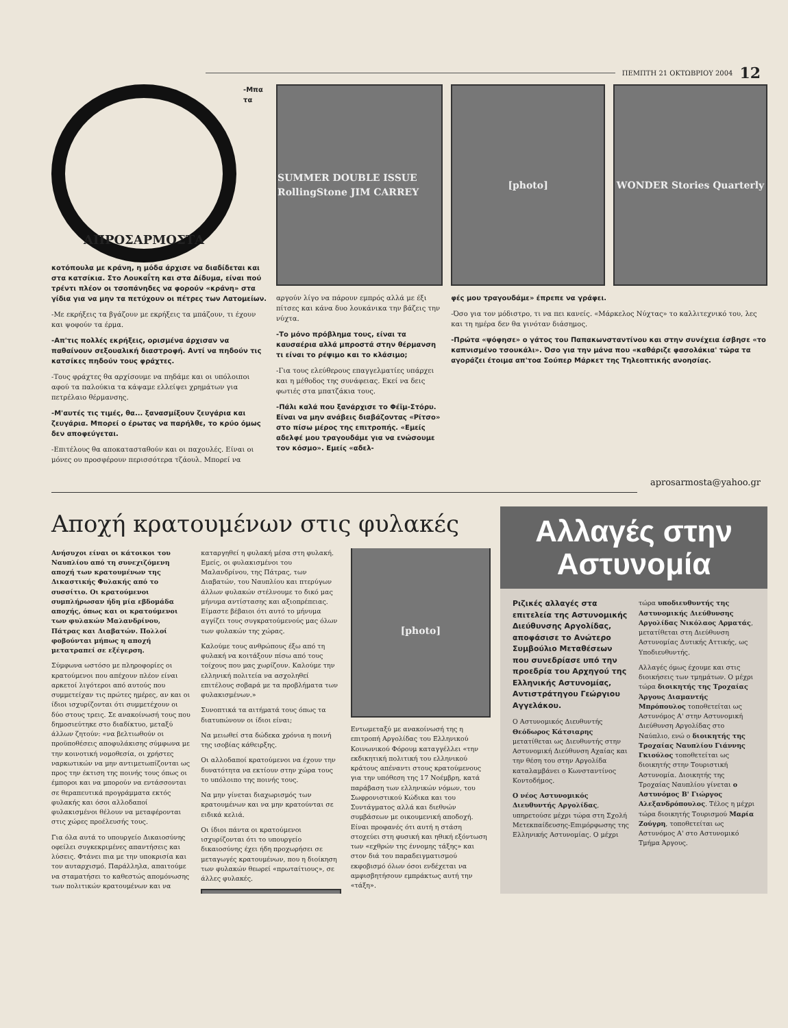ΠΕΜΠΤΗ 21 ΟΚΤΩΒΡΙΟΥ 2004 12
ΑΠΡΟΣΑΡΜΟΣΤΑ
-Μπα τα κοτόπουλα με κράνη, η μόδα άρχισε να διαδίδεται και στα κατσίκια. Στο Λουκαΐτη και στα Δίδυμα, είναι πού τρέντι πλέον οι τσοπάνηδες να φορούν «κράνη» στα γίδια για να μην τα πετύχουν οι πέτρες των Λατομείων.
-Με εκρήξεις τα βγάζουν με εκρήξεις τα μπάζουν, τι έχουν και ψοφούν τα έρμα.
-Απ'τις πολλές εκρήξεις, ορισμένα άρχισαν να παθαίνουν σεξουαλική διαστροφή. Αντί να πηδούν τις κατσίκες πηδούν τους φράχτες.
-Τους φράχτες θα αρχίσουμε να πηδάμε και οι υπόλοιποι αφού τα παλούκια τα κάψαμε ελλείψει χρημάτων για πετρέλαιο θέρμανσης.
-Μ'αυτές τις τιμές, θα... ξανασμίξουν ζευγάρια και ζευγάρια. Μπορεί ο έρωτας να παρήλθε, το κρύο όμως δεν αποφεύγεται.
-Επιτέλους θα αποκατασταθούν και οι παχουλές. Είναι οι μόνες ου προσφέρουν περισσότερα τζάουλ. Μπορεί να
SUMMER DOUBLE ISSUE RollingStone JIM CARREY
αργούν λίγο να πάρουν εμπρός αλλά με έξι πίτσες και κάνα δυο λουκάνικα την βάζεις την νύχτα.
-Το μόνο πρόβλημα τους, είναι τα καυσαέρια αλλά μπροστά στην θέρμανση τι είναι το ρέψιμο και το κλάσιμο;
-Για τους ελεύθερους επαγγελματίες υπάρχει και η μέθοδος της συνάφειας. Εκεί να δεις φωτιές στα μπατζάκια τους.
-Πάλι καλά που ξανάρχισε το Φέϊμ-Στόρυ. Είναι να μην ανάβεις διαβάζοντας «Ρίτσο» στο πίσω μέρος της επιτροπής. «Εμείς αδελφέ μου τραγουδάμε για να ενώσουμε τον κόσμο». Εμείς «αδελ-
[photo] WONDER Stories Quarterly
φές μου τραγουδάμε» έπρεπε να γράφει.
-Όσο για τον μόδιστρο, τι να πει κανείς. «Μάρκελος Νύχτας» το καλλιτεχνικό του, λες και τη ημέρα δεν θα γινόταν διάσημος.
-Πρώτα «ψόφησε» ο γάτος του Παπακωνσταντίνου και στην συνέχεια έσβησε «το καπνισμένο τσουκάλι». Όσο για την μάνα που «καθάριζε φασολάκια' τώρα τα αγοράζει έτοιμα απ'τοα Σούπερ Μάρκετ της Τηλεοπτικής ανοησίας.
aprosarmosta@yahoo.gr
Αποχή κρατουμένων στις φυλακές
Ανήσυχοι είναι οι κάτοικοι του Ναυπλίου από τη συνεχιζόμενη αποχή των κρατουμένων της Δικαστικής Φυλακής από το συσσίτιο. Οι κρατούμενοι συμπλήρωσαν ήδη μία εβδομάδα αποχής, όπως και οι κρατούμενοι των φυλακών Μαλανδρίνου, Πάτρας και Διαβατών. Πολλοί φοβούνται μήπως η αποχή μετατραπεί σε εξέγερση.
Σύμφωνα ωστόσο με πληροφορίες οι κρατούμενοι που απέχουν πλέον είναι αρκετοί λιγότεροι από αυτούς που συμμετείχαν τις πρώτες ημέρες, αν και οι ίδιοι ισχυρίζονται ότι συμμετέχουν οι δύο στους τρεις. Σε ανακοίνωσή τους που δημοσιεύτηκε στο διαδίκτυο, μεταξύ άλλων ζητούν: «να βελτιωθούν οι προϋποθέσεις αποφυλάκισης σύμφωνα με την κοινοτική νομοθεσία, οι χρήστες ναρκωτικών να μην αντιμετωπίζονται ως προς την έκτιση της ποινής τους όπως οι έμποροι και να μπορούν να εντάσσονται σε θεραπευτικά προγράμματα εκτός φυλακής και όσοι αλλοδαποί φυλακισμένοι θέλουν να μεταφέρονται στις χώρες προέλευσής τους.
Για όλα αυτά το υπουργείο Δικαιοσύνης οφείλει συγκεκριμένες απαντήσεις και λύσεις. Φτάνει πια με την υποκρισία και τον αυταρχισμό. Παράλληλα, απαιτούμε να σταματήσει το καθεστώς απομόνωσης των πολιτικών κρατουμένων και να καταργηθεί η φυλακή μέσα στη φυλακή. Εμείς, οι φυλακισμένοι του Μαλανδρίνου, της Πάτρας, των Διαβατών, του Ναυπλίου και πτερύγων άλλων φυλακών στέλνουμε το δικό μας μήνυμα αντίστασης και αξιοπρέπειας. Είμαστε βέβαιοι ότι αυτό το μήνυμα αγγίζει τους συγκρατούμενούς μας όλων των φυλακών της χώρας.
Καλούμε τους ανθρώπους έξω από τη φυλακή να κοιτάξουν πίσω από τους τοίχους που μας χωρίζουν. Καλούμε την ελληνική πολιτεία να ασχοληθεί επιτέλους σοβαρά με τα προβλήματα των φυλακισμένων.»
Συνοπτικά τα αιτήματά τους όπως τα διατυπώνουν οι ίδιοι είναι;
Να μειωθεί στα δώδεκα χρόνια η ποινή της ισοβίας κάθειρξης.
Οι αλλοδαποί κρατούμενοι να έχουν την δυνατότητα να εκτίουν στην χώρα τους το υπόλοιπο της ποινής τους.
Να μην γίνεται διαχωρισμός των κρατουμένων και να μην κρατούνται σε ειδικά κελιά.
Οι ίδιοι πάντα οι κρατούμενοι ισχυρίζονται ότι το υπουργείο δικαιοσύνης έχει ήδη προχωρήσει σε μεταγωγές κρατουμένων, που η διοίκηση των φυλακών θεωρεί «πρωταίτιους», σε άλλες φυλακές.
[photo]
Εντωμεταξύ με ανακοίνωσή της η επιτροπή Αργολίδας του Ελληνικού Κοινωνικού Φόρουμ καταγγέλλει «την εκδικητική πολιτική του ελληνικού κράτους απέναντι στους κρατούμενους για την υπόθεση της 17 Νοέμβρη, κατά παράβαση των ελληνικών νόμων, του Σωφρονιστικού Κώδικα και του Συντάγματος αλλά και διεθνών συμβάσεων με οικουμενική αποδοχή. Είναι προφανές ότι αυτή η στάση στοχεύει στη φυσική και ηθική εξόντωση των «εχθρών της έννομης τάξης» και στον διά του παραδειγματισμού εκφοβισμό όλων όσοι ενδέχεται να αμφισβητήσουν εμπράκτως αυτή την «τάξη».
Αλλαγές στην Αστυνομία
Ριζικές αλλαγές στα επιτελεία της Αστυνομικής Διεύθυνσης Αργολίδας, αποφάσισε το Ανώτερο Συμβούλιο Μεταθέσεων που συνεδρίασε υπό την προεδρία του Αρχηγού της Ελληνικής Αστυνομίας, Αντιστράτηγου Γεώργιου Αγγελάκου.
Ο Αστυνομικός Διευθυντής Θεόδωρος Κάτσιαρης μετατίθεται ως Διευθυντής στην Αστυνομική Διεύθυνση Αχαίας και την θέση του στην Αργολίδα καταλαμβάνει ο Κωνσταντίνος Κοντοδήμος.
Ο νέος Αστυνομικός Διευθυντής Αργολίδας, υπηρετούσε μέχρι τώρα στη Σχολή Μετεκπαίδευσης-Επιμόρφωσης της Ελληνικής Αστυνομίας. Ο μέχρι τώρα υποδιευθυντής της Αστυνομικής Διεύθυνσης Αργολίδας Νικόλαος Αρματάς, μετατίθεται στη Διεύθυνση Αστυνομίας Δυτικής Αττικής, ως Υποδιευθυντής.
Αλλαγές όμως έχουμε και στις διοικήσεις των τμημάτων. Ο μέχρι τώρα διοικητής της Τροχαίας Άργους Διαμαντής Μπρόπουλος τοποθετείται ως Αστυνόμος Α' στην Αστυνομική Διεύθυνση Αργολίδας στο Ναύπλιο, ενώ ο διοικητής της Τροχαίας Ναυπλίου Γιάννης Γκιούλος τοποθετείται ως διοικητής στην Τουριστική Αστυνομία. Διοικητής της Τροχαίας Ναυπλίου γίνεται ο Αστυνόμος Β' Γιώργος Αλεξανδρόπουλος. Τέλος η μέχρι τώρα διοικητής Τουρισμού Μαρία Ζούγρη, τοποθετείται ως Αστυνόμος Α' στο Αστυνομικό Τμήμα Άργους.